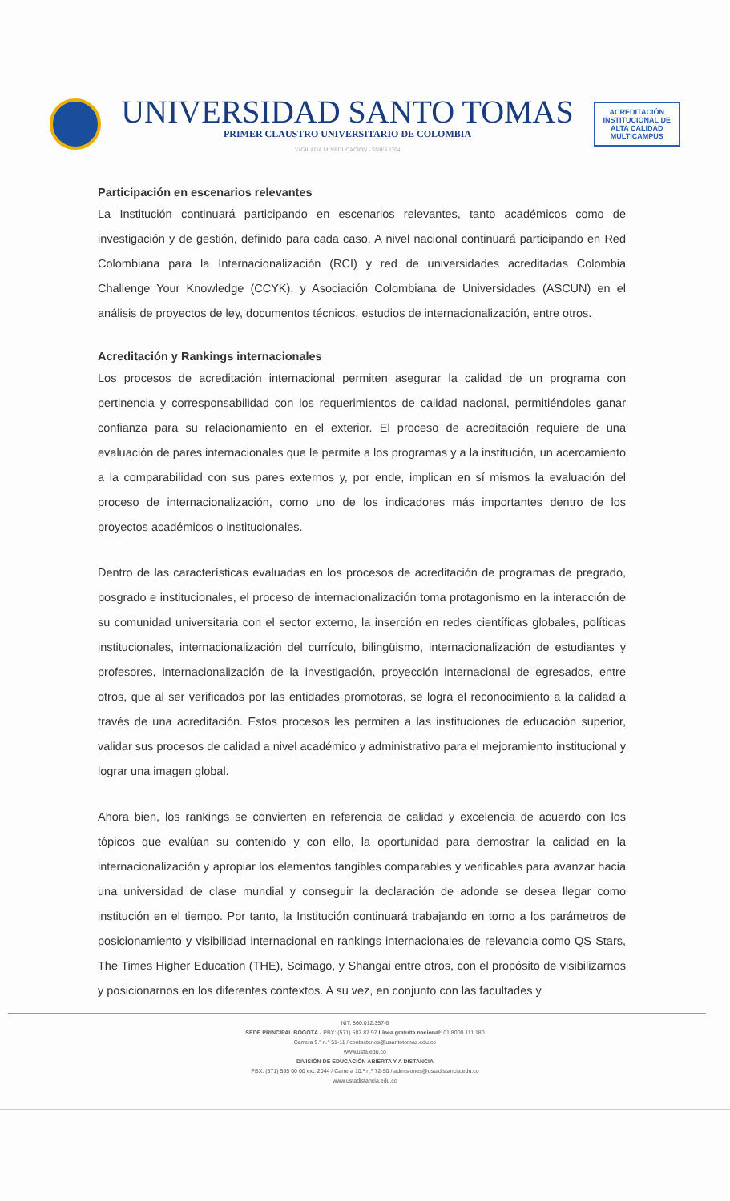UNIVERSIDAD SANTO TOMAS
PRIMER CLAUSTRO UNIVERSITARIO DE COLOMBIA
VIGILADA MINEDUCACIÓN - SNIES 1704
ACREDITACIÓN INSTITUCIONAL DE ALTA CALIDAD MULTICAMPUS
Participación en escenarios relevantes
La Institución continuará participando en escenarios relevantes, tanto académicos como de investigación y de gestión, definido para cada caso. A nivel nacional continuará participando en Red Colombiana para la Internacionalización (RCI) y red de universidades acreditadas Colombia Challenge Your Knowledge (CCYK), y Asociación Colombiana de Universidades (ASCUN) en el análisis de proyectos de ley, documentos técnicos, estudios de internacionalización, entre otros.
Acreditación y Rankings internacionales
Los procesos de acreditación internacional permiten asegurar la calidad de un programa con pertinencia y corresponsabilidad con los requerimientos de calidad nacional, permitiéndoles ganar confianza para su relacionamiento en el exterior. El proceso de acreditación requiere de una evaluación de pares internacionales que le permite a los programas y a la institución, un acercamiento a la comparabilidad con sus pares externos y, por ende, implican en sí mismos la evaluación del proceso de internacionalización, como uno de los indicadores más importantes dentro de los proyectos académicos o institucionales.
Dentro de las características evaluadas en los procesos de acreditación de programas de pregrado, posgrado e institucionales, el proceso de internacionalización toma protagonismo en la interacción de su comunidad universitaria con el sector externo, la inserción en redes científicas globales, políticas institucionales, internacionalización del currículo, bilingüismo, internacionalización de estudiantes y profesores, internacionalización de la investigación, proyección internacional de egresados, entre otros, que al ser verificados por las entidades promotoras, se logra el reconocimiento a la calidad a través de una acreditación. Estos procesos les permiten a las instituciones de educación superior, validar sus procesos de calidad a nivel académico y administrativo para el mejoramiento institucional y lograr una imagen global.
Ahora bien, los rankings se convierten en referencia de calidad y excelencia de acuerdo con los tópicos que evalúan su contenido y con ello, la oportunidad para demostrar la calidad en la internacionalización y apropiar los elementos tangibles comparables y verificables para avanzar hacia una universidad de clase mundial y conseguir la declaración de adonde se desea llegar como institución en el tiempo. Por tanto, la Institución continuará trabajando en torno a los parámetros de posicionamiento y visibilidad internacional en rankings internacionales de relevancia como QS Stars, The Times Higher Education (THE), Scimago, y Shangai entre otros, con el propósito de visibilizarnos y posicionarnos en los diferentes contextos. A su vez, en conjunto con las facultades y
NIT. 860.012.357-6
SEDE PRINCIPAL BOGOTÁ - PBX: (571) 587 87 97 Línea gratuita nacional: 01 8000 111 180
Carrera 9.ª n.º 51-11 / contactenos@usantotomas.edu.co
www.usta.edu.co
DIVISIÓN DE EDUCACIÓN ABIERTA Y A DISTANCIA
PBX: (571) 595 00 00 ext. 2044 / Carrera 10.ª n.º 72-50 / admisiones@ustadistancia.edu.co
www.ustadistancia.edu.co